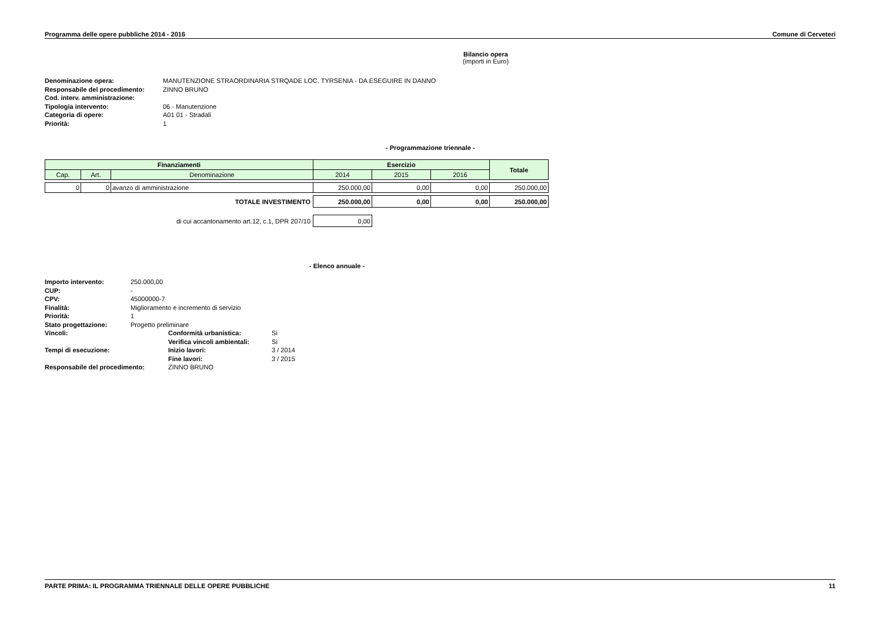Programma delle opere pubbliche 2014 - 2016 Comune di Cerveteri
Bilancio opera
(importi in Euro)
| Denominazione opera: | MANUTENZIONE STRAORDINARIA STRQADE LOC. TYRSENIA - DA ESEGUIRE IN DANNO |
| Responsabile del procedimento: | ZINNO BRUNO |
| Cod. interv. amministrazione: | |
| Tipologia intervento: | 06 - Manutenzione |
| Categoria di opere: | A01 01 - Stradali |
| Priorità: | 1 |
- Programmazione triennale -
| Finanziamenti | | | Esercizio | | | Totale |
| --- | --- | --- | --- | --- | --- | --- |
| Cap. | Art. | Denominazione | 2014 | 2015 | 2016 | |
| 0 | 0 | avanzo di amministrazione | 250.000,00 | 0,00 | 0,00 | 250.000,00 |
| TOTALE INVESTIMENTO | | | 250.000,00 | 0,00 | 0,00 | 250.000,00 |
| di cui accantonamento art.12, c.1, DPR 207/10 | | | 0,00 | | | |
- Elenco annuale -
| Importo intervento: | 250.000,00 | | |
| CUP: | - | | |
| CPV: | 45000000-7 | | |
| Finalità: | Miglioramento e incremento di servizio | | |
| Priorità: | 1 | | |
| Stato progettazione: | Progetto preliminare | | |
| Vincoli: | | Conformità urbanistica: | Sì |
| | | Verifica vincoli ambientali: | Sì |
| Tempi di esecuzione: | | Inizio lavori: | 3 / 2014 |
| | | Fine lavori: | 3 / 2015 |
| Responsabile del procedimento: | | ZINNO BRUNO | |
PARTE PRIMA: IL PROGRAMMA TRIENNALE DELLE OPERE PUBBLICHE 11